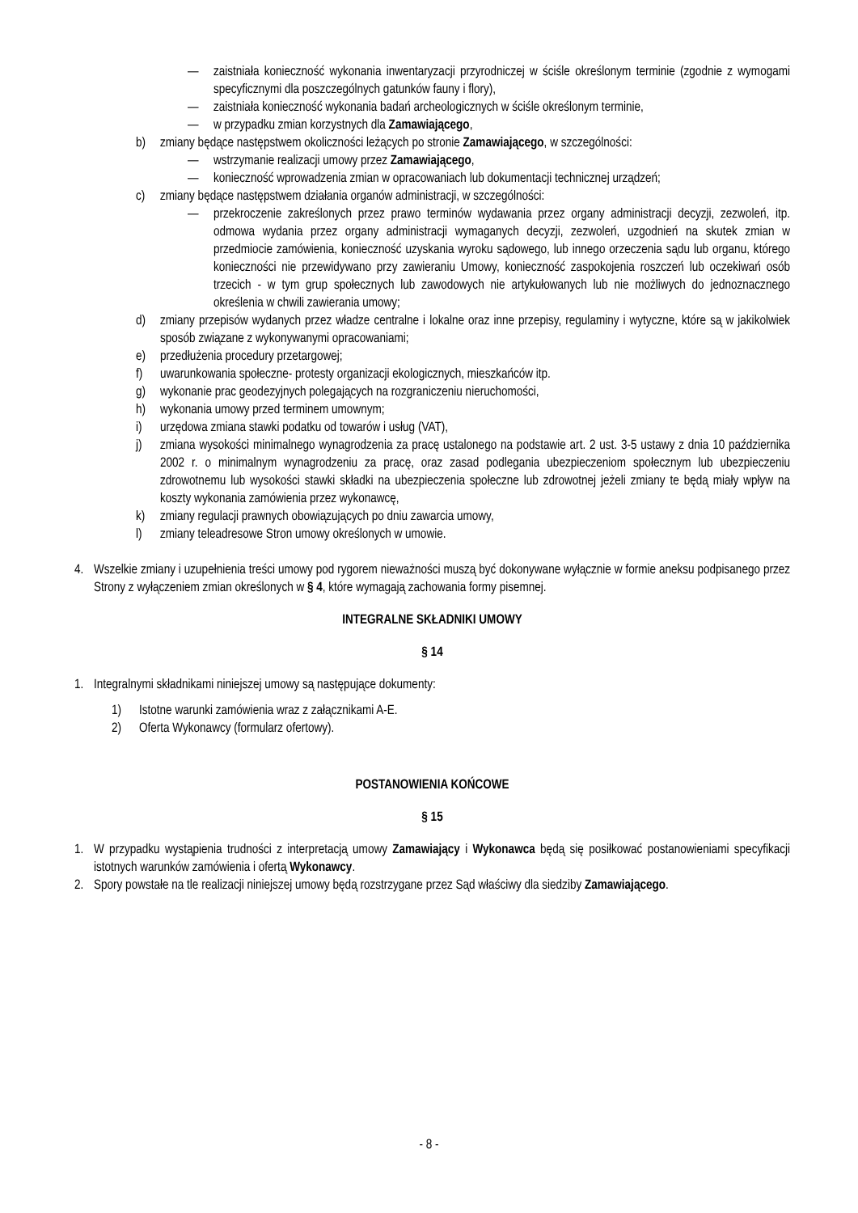— zaistniała konieczność wykonania inwentaryzacji przyrodniczej w ściśle określonym terminie (zgodnie z wymogami specyficznymi dla poszczególnych gatunków fauny i flory),
— zaistniała konieczność wykonania badań archeologicznych w ściśle określonym terminie,
— w przypadku zmian korzystnych dla Zamawiającego,
b) zmiany będące następstwem okoliczności leżących po stronie Zamawiającego, w szczególności:
— wstrzymanie realizacji umowy przez Zamawiającego,
— konieczność wprowadzenia zmian w opracowaniach lub dokumentacji technicznej urządzeń;
c) zmiany będące następstwem działania organów administracji, w szczególności:
— przekroczenie zakreślonych przez prawo terminów wydawania przez organy administracji decyzji, zezwoleń, itp. odmowa wydania przez organy administracji wymaganych decyzji, zezwoleń, uzgodnień na skutek zmian w przedmiocie zamówienia, konieczność uzyskania wyroku sądowego, lub innego orzeczenia sądu lub organu, którego konieczności nie przewidywano przy zawieraniu Umowy, konieczność zaspokojenia roszczeń lub oczekiwań osób trzecich - w tym grup społecznych lub zawodowych nie artykułowanych lub nie możliwych do jednoznacznego określenia w chwili zawierania umowy;
d) zmiany przepisów wydanych przez władze centralne i lokalne oraz inne przepisy, regulaminy i wytyczne, które są w jakikolwiek sposób związane z wykonywanymi opracowaniami;
e) przedłużenia procedury przetargowej;
f) uwarunkowania społeczne- protesty organizacji ekologicznych, mieszkańców itp.
g) wykonanie prac geodezyjnych polegających na rozgraniczeniu nieruchomości,
h) wykonania umowy przed terminem umownym;
i) urzędowa zmiana stawki podatku od towarów i usług (VAT),
j) zmiana wysokości minimalnego wynagrodzenia za pracę ustalonego na podstawie art. 2 ust. 3-5 ustawy z dnia 10 października 2002 r. o minimalnym wynagrodzeniu za pracę, oraz zasad podlegania ubezpieczeniom społecznym lub ubezpieczeniu zdrowotnemu lub wysokości stawki składki na ubezpieczenia społeczne lub zdrowotnej jeżeli zmiany te będą miały wpływ na koszty wykonania zamówienia przez wykonawcę,
k) zmiany regulacji prawnych obowiązujących po dniu zawarcia umowy,
l) zmiany teleadresowe Stron umowy określonych w umowie.
4. Wszelkie zmiany i uzupełnienia treści umowy pod rygorem nieważności muszą być dokonywane wyłącznie w formie aneksu podpisanego przez Strony z wyłączeniem zmian określonych w § 4, które wymagają zachowania formy pisemnej.
INTEGRALNE SKŁADNIKI UMOWY
§ 14
1. Integralnymi składnikami niniejszej umowy są następujące dokumenty:
1) Istotne warunki zamówienia wraz z załącznikami A-E.
2) Oferta Wykonawcy (formularz ofertowy).
POSTANOWIENIA KOŃCOWE
§ 15
1. W przypadku wystąpienia trudności z interpretacją umowy Zamawiający i Wykonawca będą się posiłkować postanowieniami specyfikacji istotnych warunków zamówienia i ofertą Wykonawcy.
2. Spory powstałe na tle realizacji niniejszej umowy będą rozstrzygane przez Sąd właściwy dla siedziby Zamawiającego.
- 8 -